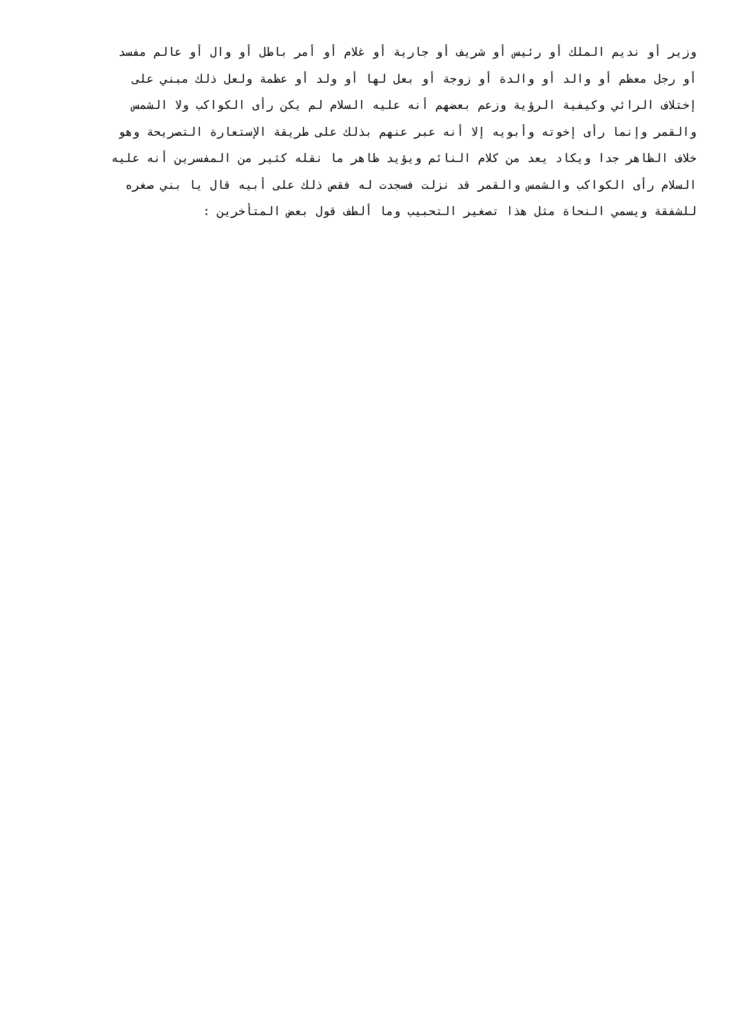وزير أو نديم الملك أو رئيس أو شريف أو جارية أو غلام أو أمر باطل أو وال أو عالم مفسد
أو رجل معظم أو والد أو والدة أو زوجة أو بعل لها أو ولد أو عظمة ولعل ذلك مبني على
إختلاف الرائي وكيفية الرؤية وزعم بعضهم أنه عليه السلام لم يكن رأى الكواكب ولا الشمس
والقمر وإنما رأى إخوته وأبويه إلا أنه عبر عنهم بذلك على طريقة الإستعارة التصريحة وهو
خلاف الظاهر جدا ويكاد يعد من كلام النائم ويؤيد ظاهر ما نقله كثير من المفسرين أنه عليه
السلام رأى الكواكب والشمس والقمر قد نزلت فسجدت له فقص ذلك على أبيه قال يا بني صغره
للشفقة ويسمي النحاة مثل هذا تصغير التحبيب وما ألطف قول بعض المتأخرين :